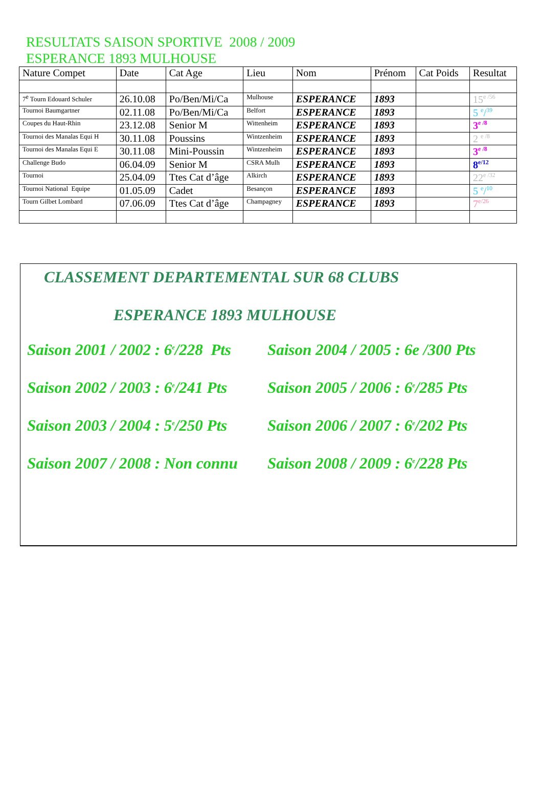RESULTATS SAISON SPORTIVE 2008 / 2009
ESPERANCE 1893 MULHOUSE
| Nature Compet | Date | Cat Age | Lieu | Nom | Prénom | Cat Poids | Resultat |
| --- | --- | --- | --- | --- | --- | --- | --- |
| 7<sup>e</sup> Tourn Edouard Schuler | 26.10.08 | Po/Ben/Mi/Ca | Mulhouse | ESPERANCE | 1893 | | 15<sup>e /56</sup> |
| Tournoi Baumgartner | 02.11.08 | Po/Ben/Mi/Ca | Belfort | ESPERANCE | 1893 | | 5 <sup>e</sup>/<sup>39</sup> |
| Coupes du Haut-Rhin | 23.12.08 | Senior M | Wittenheim | ESPERANCE | 1893 | | 3<sup>e /8</sup> |
| Tournoi des Manalas Equi H | 30.11.08 | Poussins | Wintzenheim | ESPERANCE | 1893 | | 2 <sup>e /8</sup> |
| Tournoi des Manalas Equi E | 30.11.08 | Mini-Poussin | Wintzenheim | ESPERANCE | 1893 | | 3<sup>e /8</sup> |
| Challenge Budo | 06.04.09 | Senior M | CSRA Mulh | ESPERANCE | 1893 | | 8<sup>e/12</sup> |
| Tournoi | 25.04.09 | Ttes Cat d’âge | Alkirch | ESPERANCE | 1893 | | 22<sup>e /32</sup> |
| Tournoi National Equipe | 01.05.09 | Cadet | Besançon | ESPERANCE | 1893 | | 5 <sup>e</sup>/<sup>10</sup> |
| Tourn Gilbet Lombard | 07.06.09 | Ttes Cat d’âge | Champagney | ESPERANCE | 1893 | | 7<sup>e/26</sup> |
CLASSEMENT DEPARTEMENTAL SUR 68 CLUBS
ESPERANCE 1893 MULHOUSE
Saison 2001 / 2002 : 6<sup>e</sup>/228 Pts
Saison 2004 / 2005 : 6e /300 Pts
Saison 2002 / 2003 : 6<sup>e</sup>/241 Pts
Saison 2005 / 2006 : 6<sup>e</sup>/285 Pts
Saison 2003 / 2004 : 5<sup>e</sup>/250 Pts
Saison 2006 / 2007 : 6<sup>e</sup>/202 Pts
Saison 2007 / 2008 : Non connu
Saison 2008 / 2009 : 6<sup>e</sup>/228 Pts